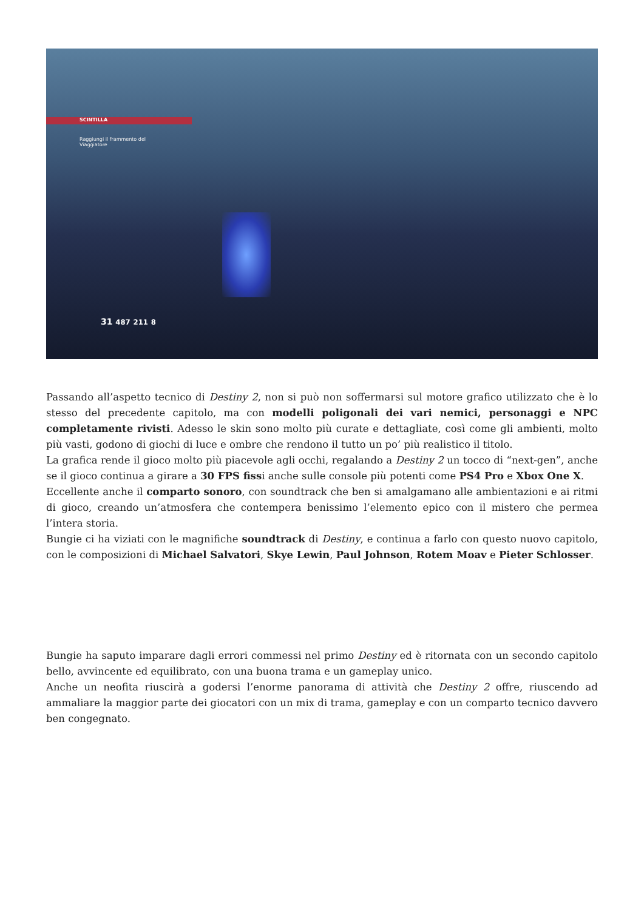SCINTILLA
Raggiungi il frammento del
Viaggiatore
31 487 211 8
Passando all’aspetto tecnico di Destiny 2, non si può non soffermarsi sul motore grafico utilizzato che è lo stesso del precedente capitolo, ma con modelli poligonali dei vari nemici, personaggi e NPC completamente rivisti. Adesso le skin sono molto più curate e dettagliate, così come gli ambienti, molto più vasti, godono di giochi di luce e ombre che rendono il tutto un po’ più realistico il titolo.
La grafica rende il gioco molto più piacevole agli occhi, regalando a Destiny 2 un tocco di “next-gen”, anche se il gioco continua a girare a 30 FPS fissi anche sulle console più potenti come PS4 Pro e Xbox One X.
Eccellente anche il comparto sonoro, con soundtrack che ben si amalgamano alle ambientazioni e ai ritmi di gioco, creando un’atmosfera che contempera benissimo l’elemento epico con il mistero che permea l’intera storia.
Bungie ci ha viziati con le magnifiche soundtrack di Destiny, e continua a farlo con questo nuovo capitolo, con le composizioni di Michael Salvatori, Skye Lewin, Paul Johnson, Rotem Moav e Pieter Schlosser.
Bungie ha saputo imparare dagli errori commessi nel primo Destiny ed è ritornata con un secondo capitolo bello, avvincente ed equilibrato, con una buona trama e un gameplay unico.
Anche un neofita riuscirà a godersi l’enorme panorama di attività che Destiny 2 offre, riuscendo ad ammaliare la maggior parte dei giocatori con un mix di trama, gameplay e con un comparto tecnico davvero ben congegnato.